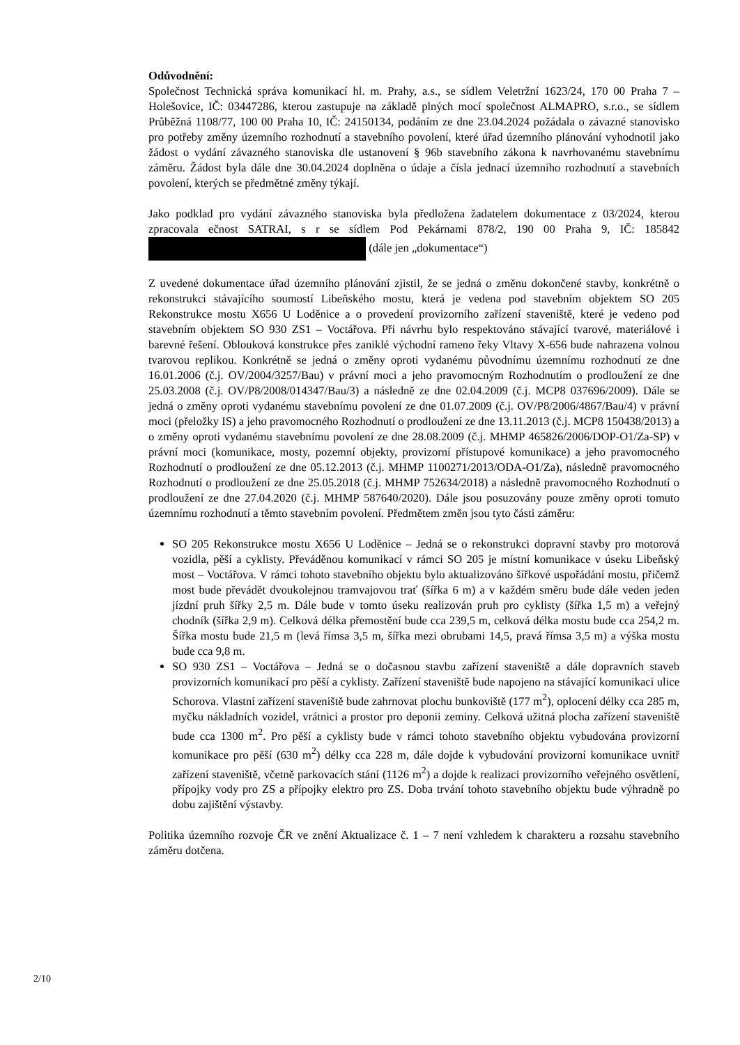Odůvodnění:
Společnost Technická správa komunikací hl. m. Prahy, a.s., se sídlem Veletržní 1623/24, 170 00 Praha 7 – Holešovice, IČ: 03447286, kterou zastupuje na základě plných mocí společnost ALMAPRO, s.r.o., se sídlem Průběžná 1108/77, 100 00 Praha 10, IČ: 24150134, podáním ze dne 23.04.2024 požádala o závazné stanovisko pro potřeby změny územního rozhodnutí a stavebního povolení, které úřad územního plánování vyhodnotil jako žádost o vydání závazného stanoviska dle ustanovení § 96b stavebního zákona k navrhovanému stavebnímu záměru. Žádost byla dále dne 30.04.2024 doplněna o údaje a čísla jednací územního rozhodnutí a stavebních povolení, kterých se předmětné změny týkají.
Jako podklad pro vydání závazného stanoviska byla předložena žadatelem dokumentace z 03/2024, kterou zpracovala ečnost SATRAI, s r se sídlem Pod Pekárnami 878/2, 190 00 Praha 9, IČ: 185842 (dále jen „dokumentace“)
Z uvedené dokumentace úřad územního plánování zjistil, že se jedná o změnu dokončené stavby, konkrétně o rekonstrukci stávajícího soumostí Libeňského mostu, která je vedena pod stavebním objektem SO 205 Rekonstrukce mostu X656 U Loděnice a o provedení provizorního zařízení staveniště, které je vedeno pod stavebním objektem SO 930 ZS1 – Voctářova. Při návrhu bylo respektováno stávající tvarové, materiálové i barevné řešení. Oblouková konstrukce přes zaniklé východní rameno řeky Vltavy X-656 bude nahrazena volnou tvarovou replikou. Konkrétně se jedná o změny oproti vydanému původnímu územnímu rozhodnutí ze dne 16.01.2006 (č.j. OV/2004/3257/Bau) v právní moci a jeho pravomocným Rozhodnutím o prodloužení ze dne 25.03.2008 (č.j. OV/P8/2008/014347/Bau/3) a následně ze dne 02.04.2009 (č.j. MCP8 037696/2009). Dále se jedná o změny oproti vydanému stavebnímu povolení ze dne 01.07.2009 (č.j. OV/P8/2006/4867/Bau/4) v právní moci (přeložky IS) a jeho pravomocného Rozhodnutí o prodloužení ze dne 13.11.2013 (č.j. MCP8 150438/2013) a o změny oproti vydanému stavebnímu povolení ze dne 28.08.2009 (č.j. MHMP 465826/2006/DOP-O1/Za-SP) v právní moci (komunikace, mosty, pozemní objekty, provizorní přístupové komunikace) a jeho pravomocného Rozhodnutí o prodloužení ze dne 05.12.2013 (č.j. MHMP 1100271/2013/ODA-O1/Za), následně pravomocného Rozhodnutí o prodloužení ze dne 25.05.2018 (č.j. MHMP 752634/2018) a následně pravomocného Rozhodnutí o prodloužení ze dne 27.04.2020 (č.j. MHMP 587640/2020). Dále jsou posuzovány pouze změny oproti tomuto územnímu rozhodnutí a těmto stavebním povolení. Předmětem změn jsou tyto části záměru:
SO 205 Rekonstrukce mostu X656 U Loděnice – Jedná se o rekonstrukci dopravní stavby pro motorová vozidla, pěší a cyklisty. Převáděnou komunikací v rámci SO 205 je místní komunikace v úseku Libeňský most – Voctářova. V rámci tohoto stavebního objektu bylo aktualizováno šířkové uspořádání mostu, přičemž most bude převádět dvoukolejnou tramvajovou trať (šířka 6 m) a v každém směru bude dále veden jeden jízdní pruh šířky 2,5 m. Dále bude v tomto úseku realizován pruh pro cyklisty (šířka 1,5 m) a veřejný chodník (šířka 2,9 m). Celková délka přemostění bude cca 239,5 m, celková délka mostu bude cca 254,2 m. Šířka mostu bude 21,5 m (levá římsa 3,5 m, šířka mezi obrubami 14,5, pravá římsa 3,5 m) a výška mostu bude cca 9,8 m.
SO 930 ZS1 – Voctářova – Jedná se o dočasnou stavbu zařízení staveniště a dále dopravních staveb provizorních komunikací pro pěší a cyklisty. Zařízení staveniště bude napojeno na stávající komunikaci ulice Schorova. Vlastní zařízení staveniště bude zahrnovat plochu bunkoviště (177 m<sup>2</sup>), oplocení délky cca 285 m, myčku nákladních vozidel, vrátnici a prostor pro deponii zeminy. Celková užitná plocha zařízení staveniště bude cca 1300 m<sup>2</sup>. Pro pěší a cyklisty bude v rámci tohoto stavebního objektu vybudována provizorní komunikace pro pěší (630 m<sup>2</sup>) délky cca 228 m, dále dojde k vybudování provizorní komunikace uvnitř zařízení staveniště, včetně parkovacích stání (1126 m<sup>2</sup>) a dojde k realizaci provizorního veřejného osvětlení, přípojky vody pro ZS a přípojky elektro pro ZS. Doba trvání tohoto stavebního objektu bude výhradně po dobu zajištění výstavby.
Politika územního rozvoje ČR ve znění Aktualizace č. 1 – 7 není vzhledem k charakteru a rozsahu stavebního záměru dotčena.
2/10